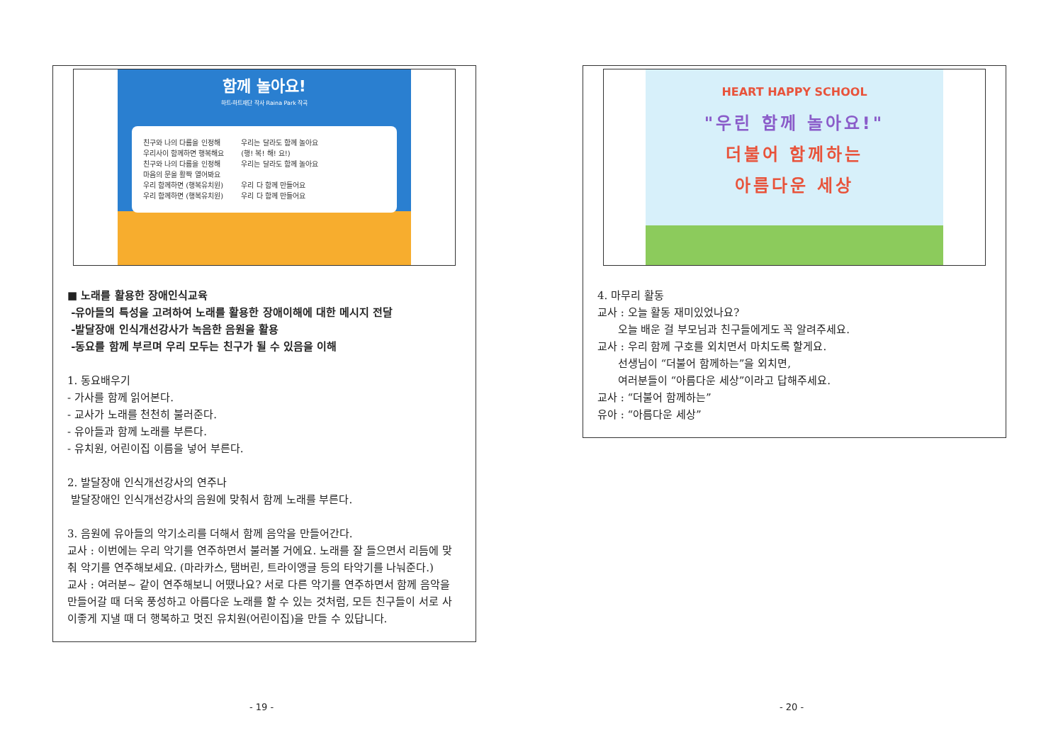함께 놀아요!
하트-하트재단 작사 Raina Park 작곡
친구와 나의 다름을 인정해
우리사이 함께하면 행복해요
친구와 나의 다름을 인정해
마음의 문을 활짝 열어봐요
우리 함께하면 (행복유치원)
우리 함께하면 (행복유치원)
우리는 달라도 함께 놀아요
(행! 복! 해! 요!)
우리는 달라도 함께 놀아요
우리 다 함께 만들어요
우리 다 함께 만들어요
■ 노래를 활용한 장애인식교육
-유아들의 특성을 고려하여 노래를 활용한 장애이해에 대한 메시지 전달
-발달장애 인식개선강사가 녹음한 음원을 활용
-동요를 함께 부르며 우리 모두는 친구가 될 수 있음을 이해
1. 동요배우기
- 가사를 함께 읽어본다.
- 교사가 노래를 천천히 불러준다.
- 유아들과 함께 노래를 부른다.
- 유치원, 어린이집 이름을 넣어 부른다.
2. 발달장애 인식개선강사의 연주나
발달장애인 인식개선강사의 음원에 맞춰서 함께 노래를 부른다.
3. 음원에 유아들의 악기소리를 더해서 함께 음악을 만들어간다.
교사 : 이번에는 우리 악기를 연주하면서 불러볼 거에요. 노래를 잘 들으면서 리듬에 맞춰 악기를 연주해보세요. (마라카스, 탬버린, 트라이앵글 등의 타악기를 나눠준다.)
교사 : 여러분~ 같이 연주해보니 어땠나요? 서로 다른 악기를 연주하면서 함께 음악을 만들어갈 때 더욱 풍성하고 아름다운 노래를 할 수 있는 것처럼, 모든 친구들이 서로 사이좋게 지낼 때 더 행복하고 멋진 유치원(어린이집)을 만들 수 있답니다.
- 19 -
HEART HAPPY SCHOOL
"우린 함께 놀아요!"
더불어 함께하는
아름다운 세상
4. 마무리 활동
교사 : 오늘 활동 재미있었나요?
오늘 배운 걸 부모님과 친구들에게도 꼭 알려주세요.
교사 : 우리 함께 구호를 외치면서 마치도록 할게요.
선생님이 “더불어 함께하는”을 외치면,
여러분들이 “아름다운 세상”이라고 답해주세요.
교사 : “더불어 함께하는”
유아 : “아름다운 세상”
- 20 -